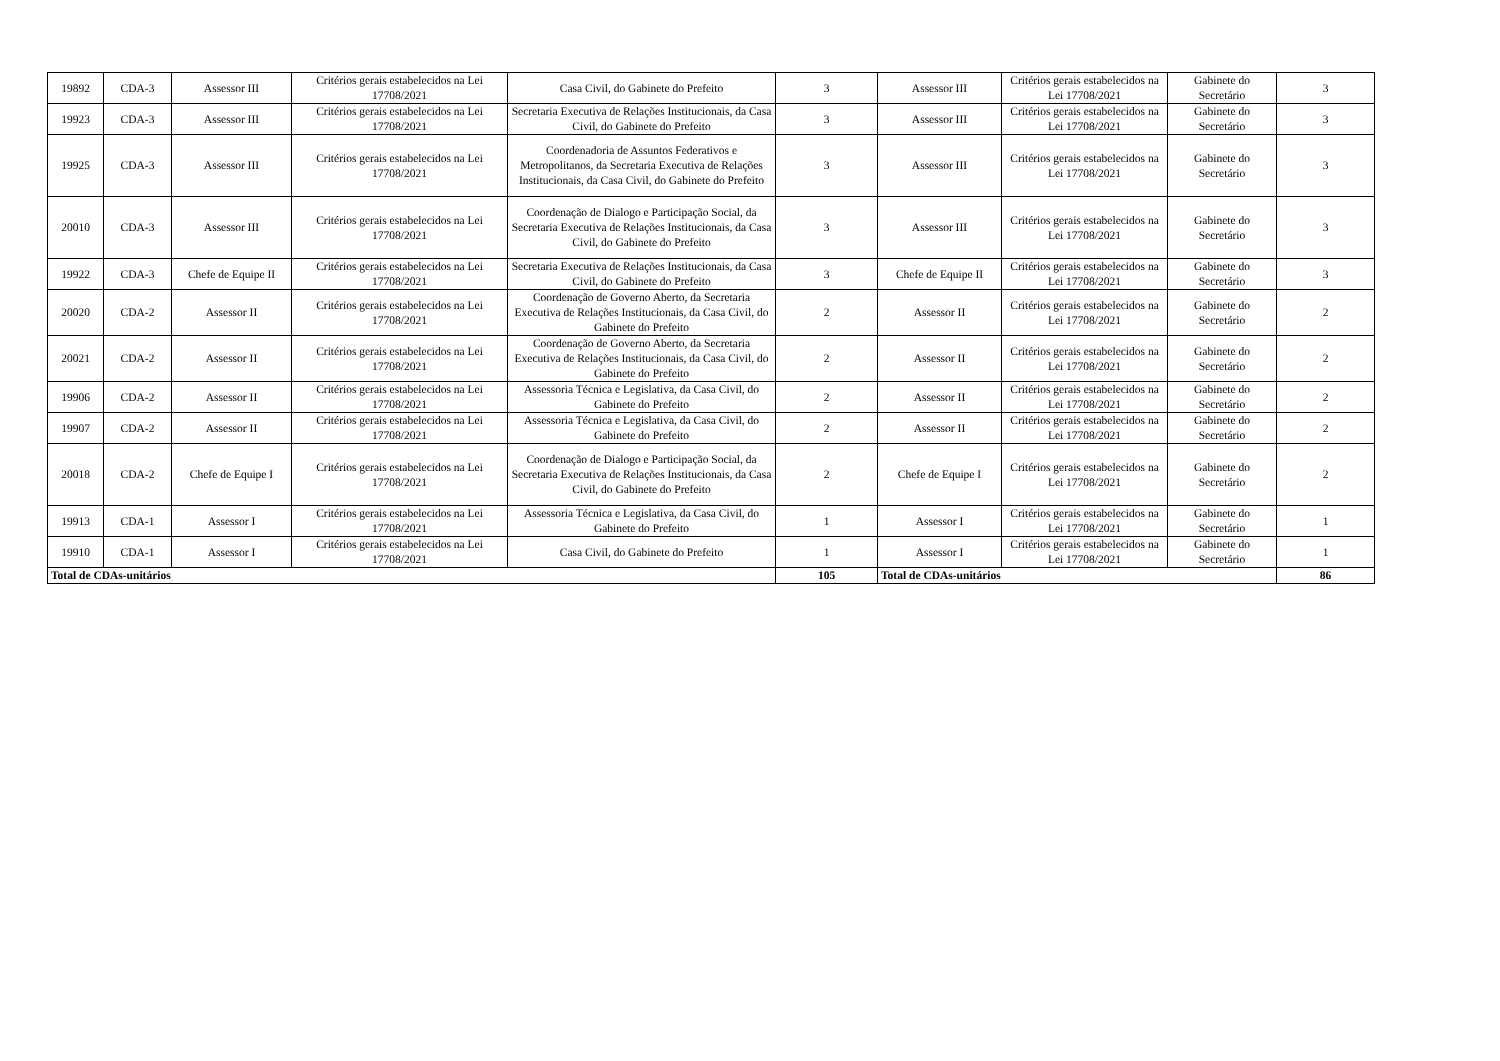| 19892 | CDA-3 | Assessor III | Critérios gerais estabelecidos na Lei 17708/2021 | Casa Civil, do Gabinete do Prefeito | 3 | Assessor III | Critérios gerais estabelecidos na Lei 17708/2021 | Gabinete do Secretário | 3 |
| 19923 | CDA-3 | Assessor III | Critérios gerais estabelecidos na Lei 17708/2021 | Secretaria Executiva de Relações Institucionais, da Casa Civil, do Gabinete do Prefeito | 3 | Assessor III | Critérios gerais estabelecidos na Lei 17708/2021 | Gabinete do Secretário | 3 |
| 19925 | CDA-3 | Assessor III | Critérios gerais estabelecidos na Lei 17708/2021 | Coordenadoria de Assuntos Federativos e Metropolitanos, da Secretaria Executiva de Relações Institucionais, da Casa Civil, do Gabinete do Prefeito | 3 | Assessor III | Critérios gerais estabelecidos na Lei 17708/2021 | Gabinete do Secretário | 3 |
| 20010 | CDA-3 | Assessor III | Critérios gerais estabelecidos na Lei 17708/2021 | Coordenação de Dialogo e Participação Social, da Secretaria Executiva de Relações Institucionais, da Casa Civil, do Gabinete do Prefeito | 3 | Assessor III | Critérios gerais estabelecidos na Lei 17708/2021 | Gabinete do Secretário | 3 |
| 19922 | CDA-3 | Chefe de Equipe II | Critérios gerais estabelecidos na Lei 17708/2021 | Secretaria Executiva de Relações Institucionais, da Casa Civil, do Gabinete do Prefeito | 3 | Chefe de Equipe II | Critérios gerais estabelecidos na Lei 17708/2021 | Gabinete do Secretário | 3 |
| 20020 | CDA-2 | Assessor II | Critérios gerais estabelecidos na Lei 17708/2021 | Coordenação de Governo Aberto, da Secretaria Executiva de Relações Institucionais, da Casa Civil, do Gabinete do Prefeito | 2 | Assessor II | Critérios gerais estabelecidos na Lei 17708/2021 | Gabinete do Secretário | 2 |
| 20021 | CDA-2 | Assessor II | Critérios gerais estabelecidos na Lei 17708/2021 | Coordenação de Governo Aberto, da Secretaria Executiva de Relações Institucionais, da Casa Civil, do Gabinete do Prefeito | 2 | Assessor II | Critérios gerais estabelecidos na Lei 17708/2021 | Gabinete do Secretário | 2 |
| 19906 | CDA-2 | Assessor II | Critérios gerais estabelecidos na Lei 17708/2021 | Assessoria Técnica e Legislativa, da Casa Civil, do Gabinete do Prefeito | 2 | Assessor II | Critérios gerais estabelecidos na Lei 17708/2021 | Gabinete do Secretário | 2 |
| 19907 | CDA-2 | Assessor II | Critérios gerais estabelecidos na Lei 17708/2021 | Assessoria Técnica e Legislativa, da Casa Civil, do Gabinete do Prefeito | 2 | Assessor II | Critérios gerais estabelecidos na Lei 17708/2021 | Gabinete do Secretário | 2 |
| 20018 | CDA-2 | Chefe de Equipe I | Critérios gerais estabelecidos na Lei 17708/2021 | Coordenação de Dialogo e Participação Social, da Secretaria Executiva de Relações Institucionais, da Casa Civil, do Gabinete do Prefeito | 2 | Chefe de Equipe I | Critérios gerais estabelecidos na Lei 17708/2021 | Gabinete do Secretário | 2 |
| 19913 | CDA-1 | Assessor I | Critérios gerais estabelecidos na Lei 17708/2021 | Assessoria Técnica e Legislativa, da Casa Civil, do Gabinete do Prefeito | 1 | Assessor I | Critérios gerais estabelecidos na Lei 17708/2021 | Gabinete do Secretário | 1 |
| 19910 | CDA-1 | Assessor I | Critérios gerais estabelecidos na Lei 17708/2021 | Casa Civil, do Gabinete do Prefeito | 1 | Assessor I | Critérios gerais estabelecidos na Lei 17708/2021 | Gabinete do Secretário | 1 |
| Total de CDAs-unitários | | | | | 105 | Total de CDAs-unitários | | | 86 |